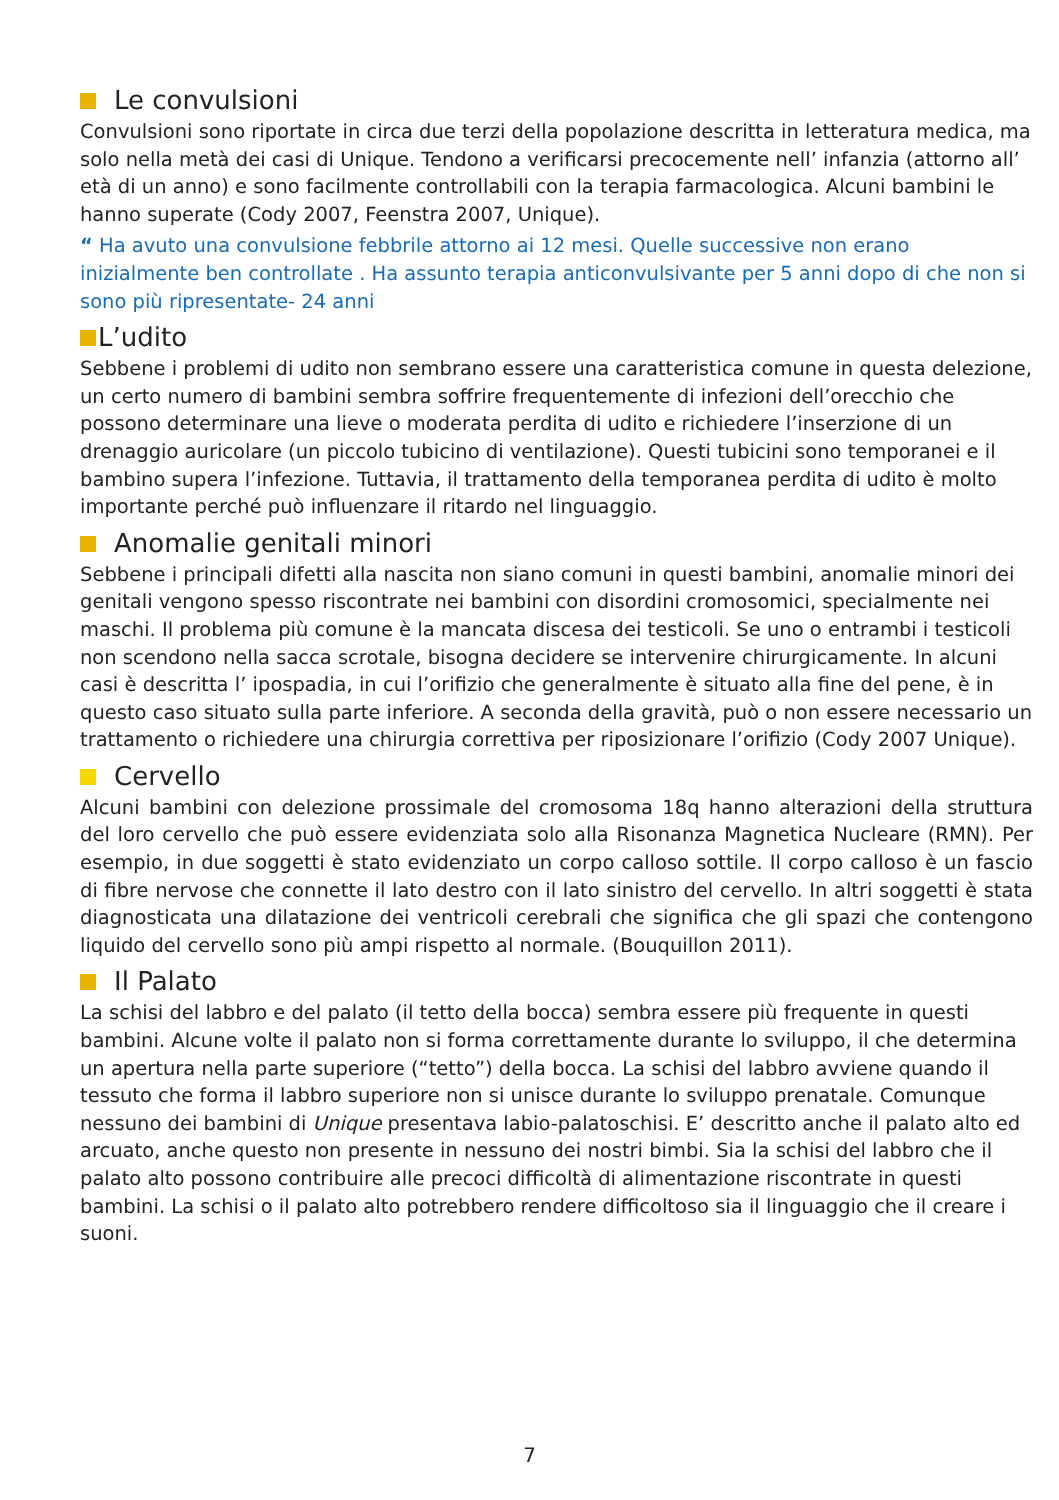Le convulsioni
Convulsioni sono riportate in circa due terzi della popolazione descritta in letteratura medica, ma solo nella metà dei casi di Unique. Tendono a verificarsi precocemente nell’ infanzia (attorno all’ età di un anno) e sono facilmente controllabili con la terapia farmacologica. Alcuni bambini le hanno superate (Cody 2007, Feenstra 2007, Unique).
“ Ha avuto una convulsione febbrile attorno ai 12 mesi. Quelle successive non erano inizialmente ben controllate . Ha assunto terapia anticonvulsivante per 5 anni dopo di che non si sono più ripresentate- 24 anni
L’udito
Sebbene i problemi di udito non sembrano essere una caratteristica comune in questa delezione, un certo numero di bambini sembra soffrire frequentemente di infezioni dell’orecchio che possono determinare una lieve o moderata perdita di udito e richiedere l’inserzione di un drenaggio auricolare (un piccolo tubicino di ventilazione). Questi tubicini sono temporanei e il bambino supera l’infezione. Tuttavia, il trattamento della temporanea perdita di udito è molto importante perché può influenzare il ritardo nel linguaggio.
Anomalie genitali minori
Sebbene i principali difetti alla nascita non siano comuni in questi bambini, anomalie minori dei genitali vengono spesso riscontrate nei bambini con disordini cromosomici, specialmente nei maschi. Il problema più comune è la mancata discesa dei testicoli. Se uno o entrambi i testicoli non scendono nella sacca scrotale, bisogna decidere se intervenire chirurgicamente. In alcuni casi è descritta l’ ipospadia, in cui l’orifizio che generalmente è situato alla fine del pene, è in questo caso situato sulla parte inferiore. A seconda della gravità, può o non essere necessario un trattamento o richiedere una chirurgia correttiva per riposizionare l’orifizio (Cody 2007 Unique).
Cervello
Alcuni bambini con delezione prossimale del cromosoma 18q hanno alterazioni della struttura del loro cervello che può essere evidenziata solo alla Risonanza Magnetica Nucleare (RMN). Per esempio, in due soggetti è stato evidenziato un corpo calloso sottile. Il corpo calloso è un fascio di fibre nervose che connette il lato destro con il lato sinistro del cervello. In altri soggetti è stata diagnosticata una dilatazione dei ventricoli cerebrali che significa che gli spazi che contengono liquido del cervello sono più ampi rispetto al normale. (Bouquillon 2011).
Il Palato
La schisi del labbro e del palato (il tetto della bocca) sembra essere più frequente in questi bambini. Alcune volte il palato non si forma correttamente durante lo sviluppo, il che determina un apertura nella parte superiore (“tetto”) della bocca. La schisi del labbro avviene quando il tessuto che forma il labbro superiore non si unisce durante lo sviluppo prenatale. Comunque nessuno dei bambini di Unique presentava labio-palatoschisi. E’ descritto anche il palato alto ed arcuato, anche questo non presente in nessuno dei nostri bimbi. Sia la schisi del labbro che il palato alto possono contribuire alle precoci difficoltà di alimentazione riscontrate in questi bambini. La schisi o il palato alto potrebbero rendere difficoltoso sia il linguaggio che il creare i suoni.
7